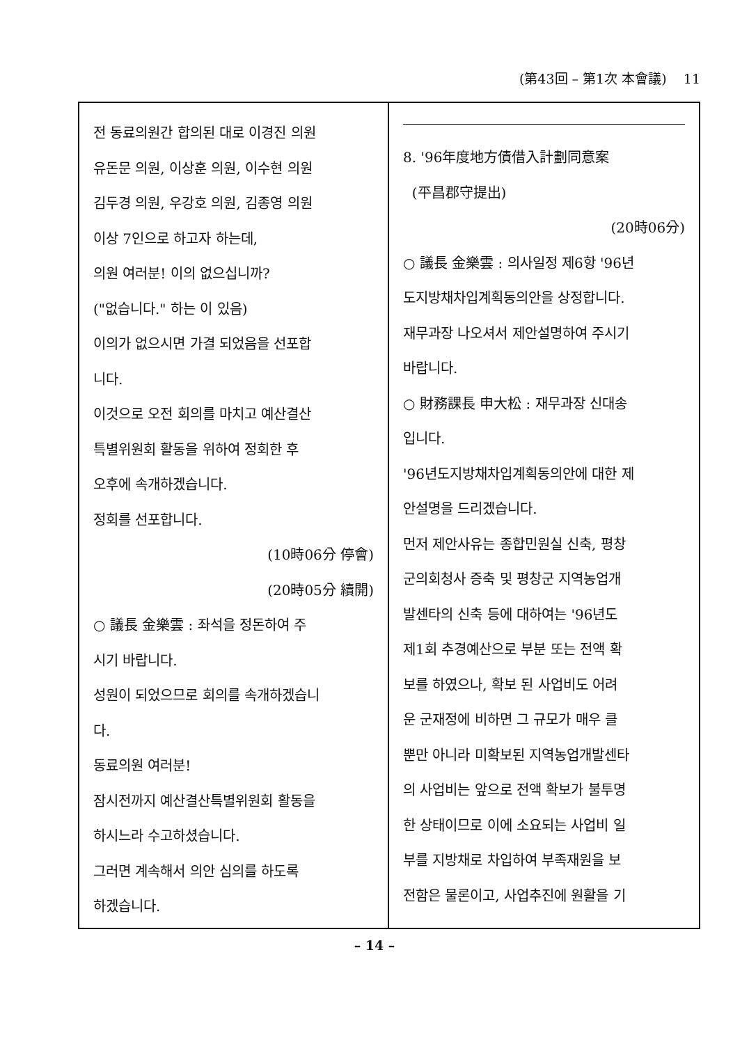(第43回 – 第1次 本會議) 11
전 동료의원간 합의된 대로 이경진 의원
유돈문 의원, 이상훈 의원, 이수현 의원
김두경 의원, 우강호 의원, 김종영 의원
이상 7인으로 하고자 하는데,
의원 여러분! 이의 없으십니까?
("없습니다." 하는 이 있음)
이의가 없으시면 가결 되었음을 선포합
니다.
이것으로 오전 회의를 마치고 예산결산
특별위원회 활동을 위하여 정회한 후
오후에 속개하겠습니다.
정회를 선포합니다.
(10時06分 停會)
(20時05分 續開)
○ 議長 金樂雲 : 좌석을 정돈하여 주
시기 바랍니다.
성원이 되었으므로 회의를 속개하겠습니
다.
동료의원 여러분!
잠시전까지 예산결산특별위원회 활동을
하시느라 수고하셨습니다.
그러면 계속해서 의안 심의를 하도록
하겠습니다.
8. '96年度地方債借入計劃同意案
(平昌郡守提出)
(20時06分)
○ 議長 金樂雲 : 의사일정 제6항 '96년
도지방채차입계획동의안을 상정합니다.
재무과장 나오셔서 제안설명하여 주시기
바랍니다.
○ 財務課長 申大松 : 재무과장 신대송
입니다.
'96년도지방채차입계획동의안에 대한 제
안설명을 드리겠습니다.
먼저 제안사유는 종합민원실 신축, 평창
군의회청사 증축 및 평창군 지역농업개
발센타의 신축 등에 대하여는 '96년도
제1회 추경예산으로 부분 또는 전액 확
보를 하였으나, 확보 된 사업비도 어려
운 군재정에 비하면 그 규모가 매우 클
뿐만 아니라 미확보된 지역농업개발센타
의 사업비는 앞으로 전액 확보가 불투명
한 상태이므로 이에 소요되는 사업비 일
부를 지방채로 차입하여 부족재원을 보
전함은 물론이고, 사업추진에 원활을 기
– 14 –